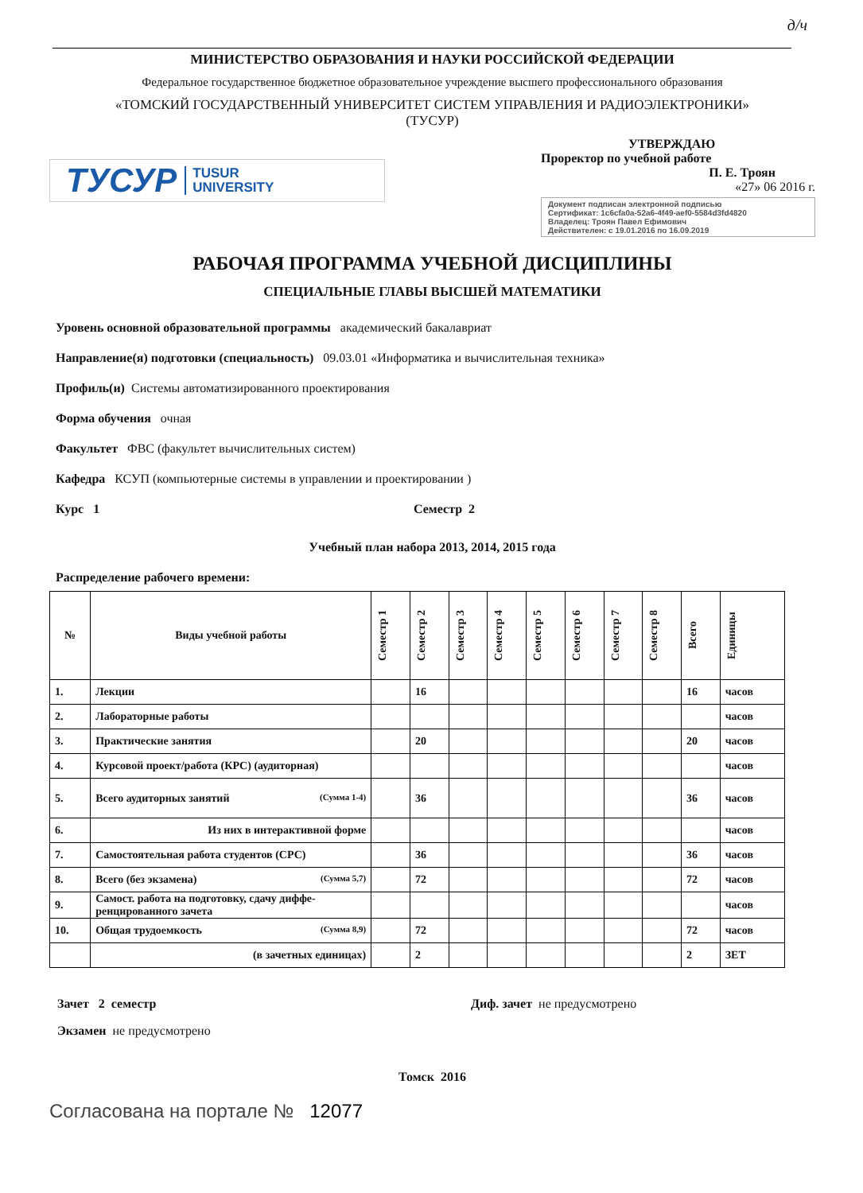д/ч
МИНИСТЕРСТВО ОБРАЗОВАНИЯ И НАУКИ РОССИЙСКОЙ ФЕДЕРАЦИИ
Федеральное государственное бюджетное образовательное учреждение высшего профессионального образования
«ТОМСКИЙ ГОСУДАРСТВЕННЫЙ УНИВЕРСИТЕТ СИСТЕМ УПРАВЛЕНИЯ И РАДИОЭЛЕКТРОНИКИ»
(ТУСУР)
ТУСУР TUSUR
UNIVERSITY
УТВЕРЖДАЮ
Проректор по учебной работе
П. Е. Троян
«27» 06 2016 г.
Документ подписан электронной подписью
Сертификат: 1c6cfa0a-52a6-4f49-aef0-5584d3fd4820
Владелец: Троян Павел Ефимович
Действителен: с 19.01.2016 по 16.09.2019
РАБОЧАЯ ПРОГРАММА УЧЕБНОЙ ДИСЦИПЛИНЫ
СПЕЦИАЛЬНЫЕ ГЛАВЫ ВЫСШЕЙ МАТЕМАТИКИ
Уровень основной образовательной программы академический бакалавриат
Направление(я) подготовки (специальность) 09.03.01 «Информатика и вычислительная техника»
Профиль(и) Системы автоматизированного проектирования
Форма обучения очная
Факультет ФВС (факультет вычислительных систем)
Кафедра КСУП (компьютерные системы в управлении и проектировании )
Курс 1 Семестр 2
Учебный план набора 2013, 2014, 2015 года
Распределение рабочего времени:
| № | Виды учебной работы | Семестр 1 | Семестр 2 | Семестр 3 | Семестр 4 | Семестр 5 | Семестр 6 | Семестр 7 | Семестр 8 | Всего | Единицы |
| --- | --- | --- | --- | --- | --- | --- | --- | --- | --- | --- | --- |
| 1. | Лекции | | 16 | | | | | | | 16 | часов |
| 2. | Лабораторные работы | | | | | | | | | | часов |
| 3. | Практические занятия | | 20 | | | | | | | 20 | часов |
| 4. | Курсовой проект/работа (КРС) (аудиторная) | | | | | | | | | | часов |
| 5. | Всего аудиторных занятий (Сумма 1-4) | | 36 | | | | | | | 36 | часов |
| 6. | Из них в интерактивной форме | | | | | | | | | | часов |
| 7. | Самостоятельная работа студентов (СРС) | | 36 | | | | | | | 36 | часов |
| 8. | Всего (без экзамена) (Сумма 5,7) | | 72 | | | | | | | 72 | часов |
| 9. | Самост. работа на подготовку, сдачу диффе-ренцированного зачета | | | | | | | | | | часов |
| 10. | Общая трудоемкость (Сумма 8,9) | | 72 | | | | | | | 72 | часов |
| | (в зачетных единицах) | | 2 | | | | | | | 2 | ЗЕТ |
Зачет 2 семестр Диф. зачет не предусмотрено
Экзамен не предусмотрено
Томск 2016
Согласована на портале № 12077